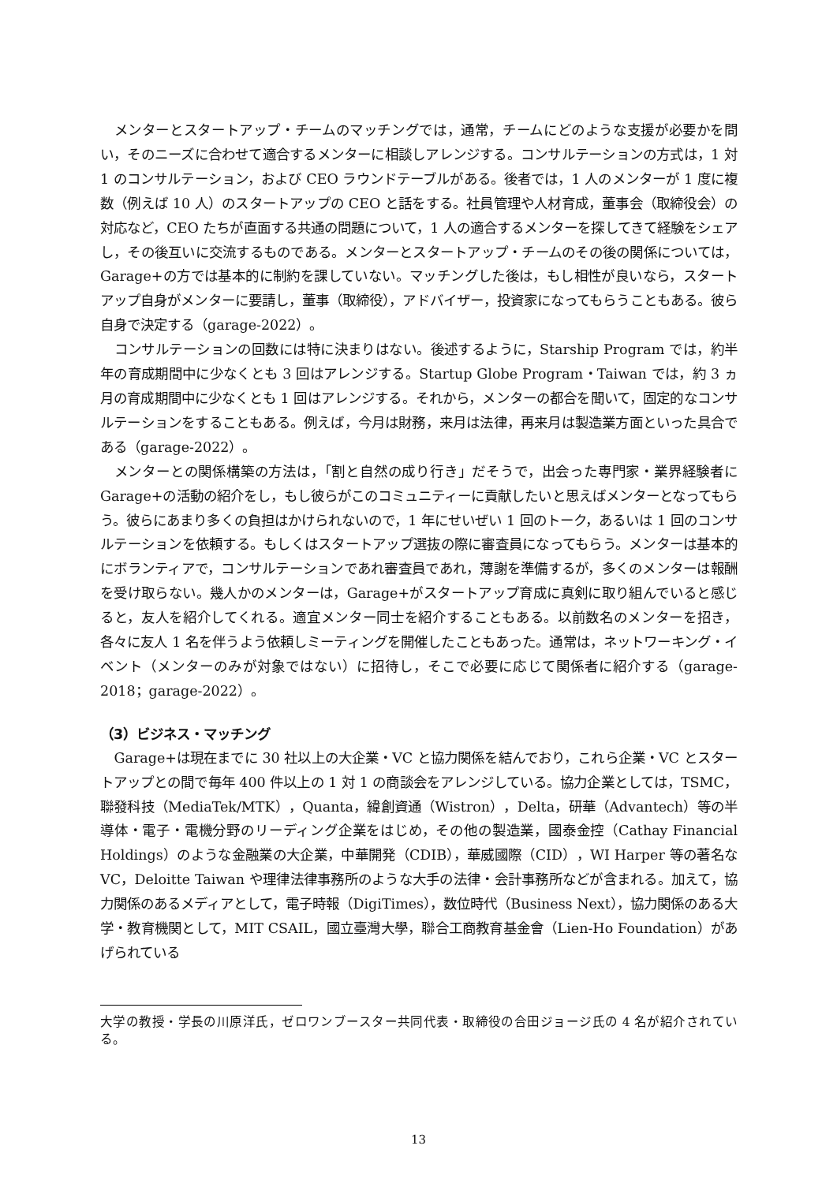メンターとスタートアップ・チームのマッチングでは，通常，チームにどのような支援が必要かを問い，そのニーズに合わせて適合するメンターに相談しアレンジする。コンサルテーションの方式は，1 対 1 のコンサルテーション，および CEO ラウンドテーブルがある。後者では，1 人のメンターが 1 度に複数（例えば 10 人）のスタートアップの CEO と話をする。社員管理や人材育成，董事会（取締役会）の対応など，CEO たちが直面する共通の問題について，1 人の適合するメンターを探してきて経験をシェアし，その後互いに交流するものである。メンターとスタートアップ・チームのその後の関係については，Garage+の方では基本的に制約を課していない。マッチングした後は，もし相性が良いなら，スタートアップ自身がメンターに要請し，董事（取締役），アドバイザー，投資家になってもらうこともある。彼ら自身で決定する（garage-2022）。
コンサルテーションの回数には特に決まりはない。後述するように，Starship Program では，約半年の育成期間中に少なくとも 3 回はアレンジする。Startup Globe Program・Taiwan では，約 3 ヵ月の育成期間中に少なくとも 1 回はアレンジする。それから，メンターの都合を聞いて，固定的なコンサルテーションをすることもある。例えば，今月は財務，来月は法律，再来月は製造業方面といった具合である（garage-2022）。
メンターとの関係構築の方法は，「割と自然の成り行き」だそうで，出会った専門家・業界経験者に Garage+の活動の紹介をし，もし彼らがこのコミュニティーに貢献したいと思えばメンターとなってもらう。彼らにあまり多くの負担はかけられないので，1 年にせいぜい 1 回のトーク，あるいは 1 回のコンサルテーションを依頼する。もしくはスタートアップ選抜の際に審査員になってもらう。メンターは基本的にボランティアで，コンサルテーションであれ審査員であれ，薄謝を準備するが，多くのメンターは報酬を受け取らない。幾人かのメンターは，Garage+がスタートアップ育成に真剣に取り組んでいると感じると，友人を紹介してくれる。適宜メンター同士を紹介することもある。以前数名のメンターを招き，各々に友人 1 名を伴うよう依頼しミーティングを開催したこともあった。通常は，ネットワーキング・イベント（メンターのみが対象ではない）に招待し，そこで必要に応じて関係者に紹介する（garage-2018；garage-2022）。
（3）ビジネス・マッチング
Garage+は現在までに 30 社以上の大企業・VC と協力関係を結んでおり，これら企業・VC とスタートアップとの間で毎年 400 件以上の 1 対 1 の商談会をアレンジしている。協力企業としては，TSMC，聯發科技（MediaTek/MTK），Quanta，緯創資通（Wistron），Delta，研華（Advantech）等の半導体・電子・電機分野のリーディング企業をはじめ，その他の製造業，國泰金控（Cathay Financial Holdings）のような金融業の大企業，中華開発（CDIB），華威國際（CID），WI Harper 等の著名な VC，Deloitte Taiwan や理律法律事務所のような大手の法律・会計事務所などが含まれる。加えて，協力関係のあるメディアとして，電子時報（DigiTimes），数位時代（Business Next），協力関係のある大学・教育機関として，MIT CSAIL，國立臺灣大學，聯合工商教育基金會（Lien-Ho Foundation）があげられている
大学の教授・学長の川原洋氏，ゼロワンブースター共同代表・取締役の合田ジョージ氏の 4 名が紹介されている。
13